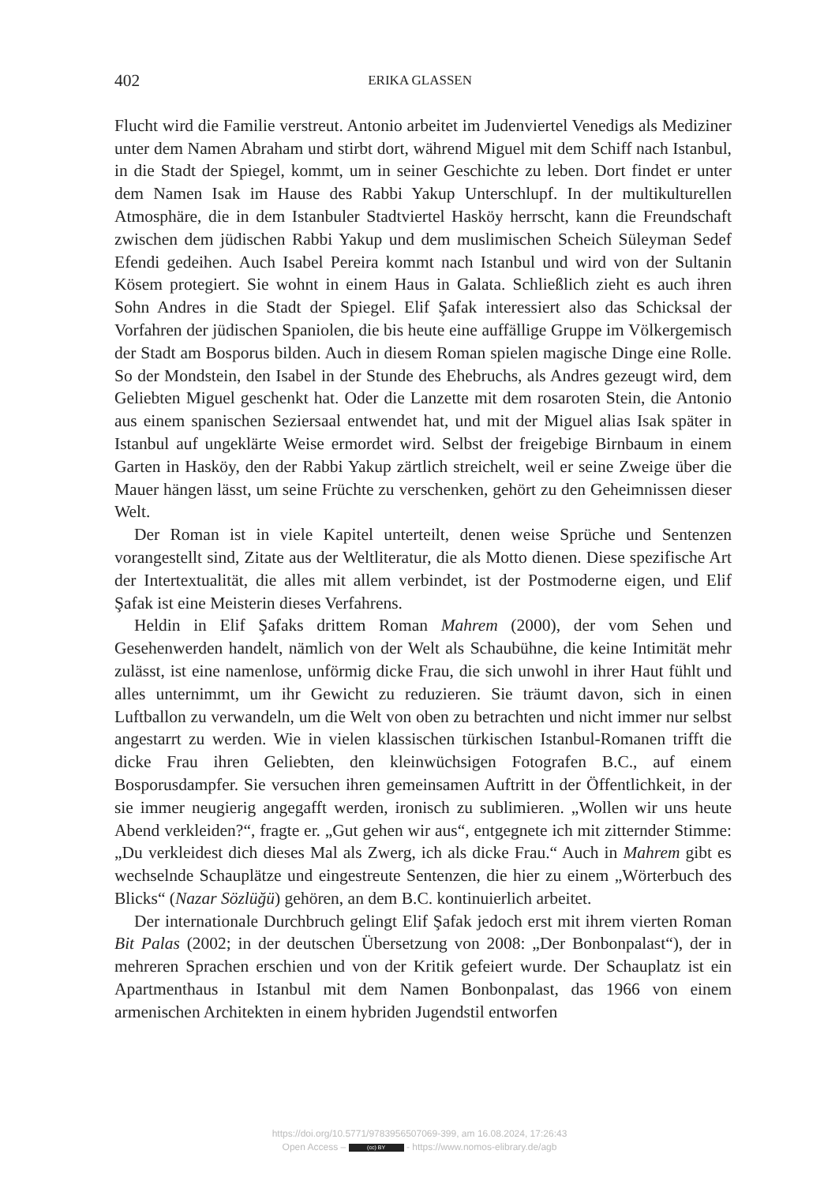402 ERIKA GLASSEN
Flucht wird die Familie verstreut. Antonio arbeitet im Judenviertel Venedigs als Mediziner unter dem Namen Abraham und stirbt dort, während Miguel mit dem Schiff nach Istanbul, in die Stadt der Spiegel, kommt, um in seiner Geschichte zu leben. Dort findet er unter dem Namen Isak im Hause des Rabbi Yakup Unterschlupf. In der multikulturellen Atmosphäre, die in dem Istanbuler Stadtviertel Hasköy herrscht, kann die Freundschaft zwischen dem jüdischen Rabbi Yakup und dem muslimischen Scheich Süleyman Sedef Efendi gedeihen. Auch Isabel Pereira kommt nach Istanbul und wird von der Sultanin Kösem protegiert. Sie wohnt in einem Haus in Galata. Schließlich zieht es auch ihren Sohn Andres in die Stadt der Spiegel. Elif Şafak interessiert also das Schicksal der Vorfahren der jüdischen Spaniolen, die bis heute eine auffällige Gruppe im Völkergemisch der Stadt am Bosporus bilden. Auch in diesem Roman spielen magische Dinge eine Rolle. So der Mondstein, den Isabel in der Stunde des Ehebruchs, als Andres gezeugt wird, dem Geliebten Miguel geschenkt hat. Oder die Lanzette mit dem rosaroten Stein, die Antonio aus einem spanischen Seziersaal entwendet hat, und mit der Miguel alias Isak später in Istanbul auf ungeklärte Weise ermordet wird. Selbst der freigebige Birnbaum in einem Garten in Hasköy, den der Rabbi Yakup zärtlich streichelt, weil er seine Zweige über die Mauer hängen lässt, um seine Früchte zu verschenken, gehört zu den Geheimnissen dieser Welt.
Der Roman ist in viele Kapitel unterteilt, denen weise Sprüche und Sentenzen vorangestellt sind, Zitate aus der Weltliteratur, die als Motto dienen. Diese spezifische Art der Intertextualität, die alles mit allem verbindet, ist der Postmoderne eigen, und Elif Şafak ist eine Meisterin dieses Verfahrens.
Heldin in Elif Şafaks drittem Roman Mahrem (2000), der vom Sehen und Gesehenwerden handelt, nämlich von der Welt als Schaubühne, die keine Intimität mehr zulässt, ist eine namenlose, unförmig dicke Frau, die sich unwohl in ihrer Haut fühlt und alles unternimmt, um ihr Gewicht zu reduzieren. Sie träumt davon, sich in einen Luftballon zu verwandeln, um die Welt von oben zu betrachten und nicht immer nur selbst angestarrt zu werden. Wie in vielen klassischen türkischen Istanbul-Romanen trifft die dicke Frau ihren Geliebten, den kleinwüchsigen Fotografen B.C., auf einem Bosporusdampfer. Sie versuchen ihren gemeinsamen Auftritt in der Öffentlichkeit, in der sie immer neugierig angegafft werden, ironisch zu sublimieren. „Wollen wir uns heute Abend verkleiden?“, fragte er. „Gut gehen wir aus“, entgegnete ich mit zitternder Stimme: „Du verkleidest dich dieses Mal als Zwerg, ich als dicke Frau.“ Auch in Mahrem gibt es wechselnde Schauplätze und eingestreute Sentenzen, die hier zu einem „Wörterbuch des Blicks“ (Nazar Sözlüğü) gehören, an dem B.C. kontinuierlich arbeitet.
Der internationale Durchbruch gelingt Elif Şafak jedoch erst mit ihrem vierten Roman Bit Palas (2002; in der deutschen Übersetzung von 2008: „Der Bonbonpalast“), der in mehreren Sprachen erschien und von der Kritik gefeiert wurde. Der Schauplatz ist ein Apartmenthaus in Istanbul mit dem Namen Bonbonpalast, das 1966 von einem armenischen Architekten in einem hybriden Jugendstil entworfen
https://doi.org/10.5771/9783956507069-399, am 16.08.2024, 17:26:43
Open Access – (cc) BY - https://www.nomos-elibrary.de/agb